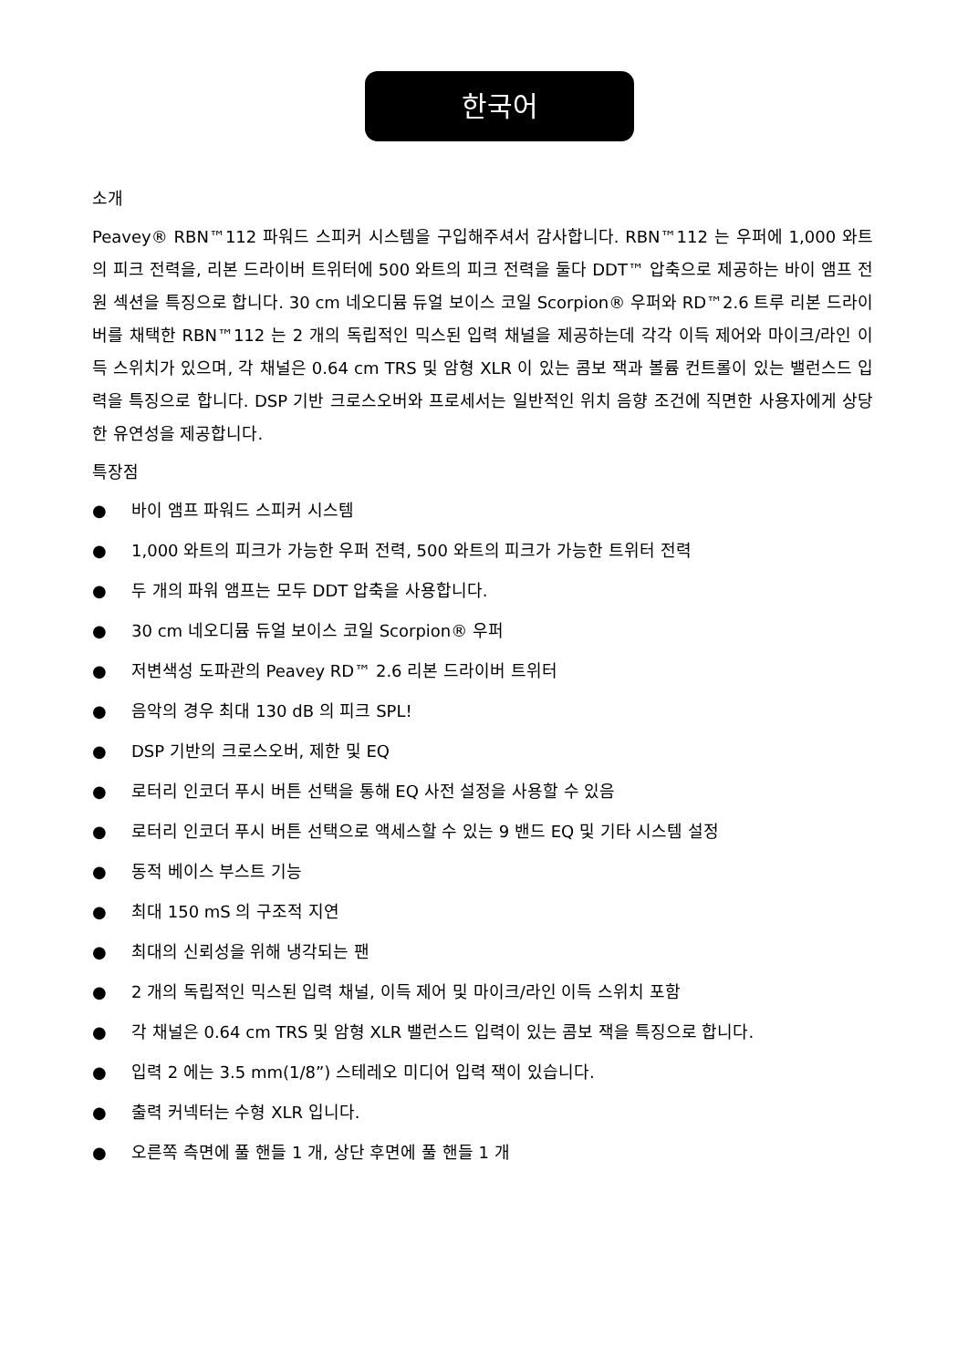한국어
소개
Peavey® RBN™112 파워드 스피커 시스템을 구입해주셔서 감사합니다. RBN™112 는 우퍼에 1,000 와트의 피크 전력을, 리본 드라이버 트위터에 500 와트의 피크 전력을 둘다 DDT™ 압축으로 제공하는 바이 앰프 전원 섹션을 특징으로 합니다. 30 cm 네오디뮴 듀얼 보이스 코일 Scorpion® 우퍼와 RD™2.6 트루 리본 드라이버를 채택한 RBN™112 는 2 개의 독립적인 믹스된 입력 채널을 제공하는데 각각 이득 제어와 마이크/라인 이득 스위치가 있으며, 각 채널은 0.64 cm TRS 및 암형 XLR 이 있는 콤보 잭과 볼륨 컨트롤이 있는 밸런스드 입력을 특징으로 합니다. DSP 기반 크로스오버와 프로세서는 일반적인 위치 음향 조건에 직면한 사용자에게 상당한 유연성을 제공합니다.
특장점
● 바이 앰프 파워드 스피커 시스템
● 1,000 와트의 피크가 가능한 우퍼 전력, 500 와트의 피크가 가능한 트위터 전력
● 두 개의 파워 앰프는 모두 DDT 압축을 사용합니다.
● 30 cm 네오디뮴 듀얼 보이스 코일 Scorpion® 우퍼
● 저변색성 도파관의 Peavey RD™ 2.6 리본 드라이버 트위터
● 음악의 경우 최대 130 dB 의 피크 SPL!
● DSP 기반의 크로스오버, 제한 및 EQ
● 로터리 인코더 푸시 버튼 선택을 통해 EQ 사전 설정을 사용할 수 있음
● 로터리 인코더 푸시 버튼 선택으로 액세스할 수 있는 9 밴드 EQ 및 기타 시스템 설정
● 동적 베이스 부스트 기능
● 최대 150 mS 의 구조적 지연
● 최대의 신뢰성을 위해 냉각되는 팬
● 2 개의 독립적인 믹스된 입력 채널, 이득 제어 및 마이크/라인 이득 스위치 포함
● 각 채널은 0.64 cm TRS 및 암형 XLR 밸런스드 입력이 있는 콤보 잭을 특징으로 합니다.
● 입력 2 에는 3.5 mm(1/8”) 스테레오 미디어 입력 잭이 있습니다.
● 출력 커넥터는 수형 XLR 입니다.
● 오른쪽 측면에 풀 핸들 1 개, 상단 후면에 풀 핸들 1 개